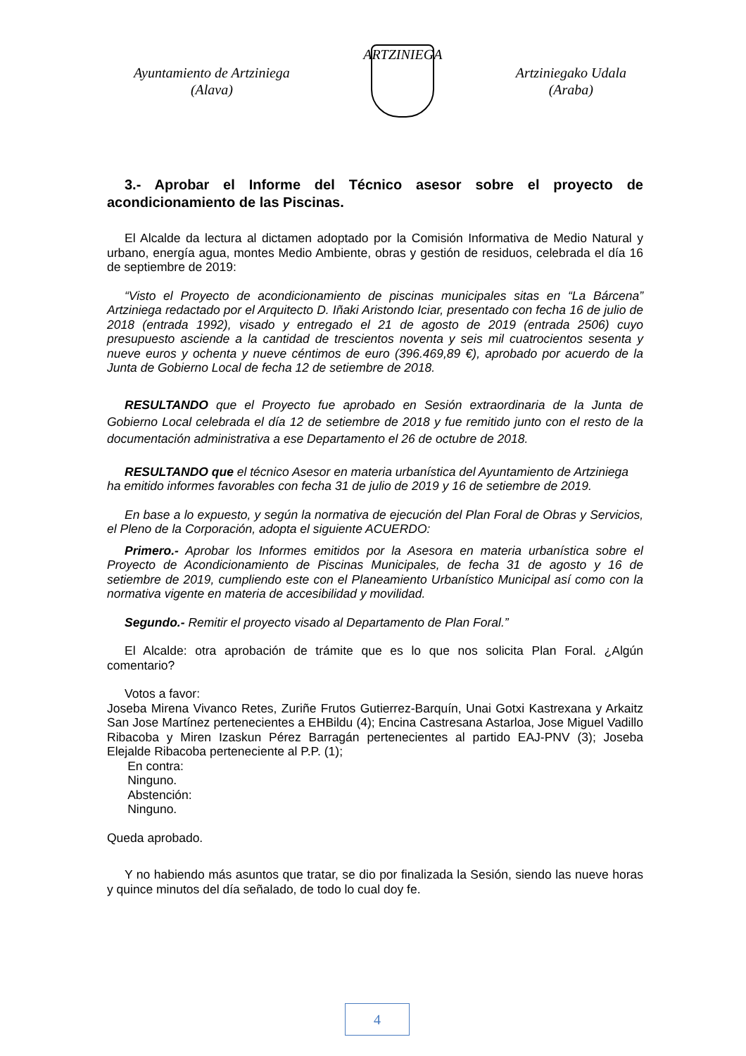Ayuntamiento de Artziniega
(Alava)
ARTZINIEGA
Artziniegako Udala
(Araba)
3.- Aprobar el Informe del Técnico asesor sobre el proyecto de acondicionamiento de las Piscinas.
El Alcalde da lectura al dictamen adoptado por la Comisión Informativa de Medio Natural y urbano, energía agua, montes Medio Ambiente, obras y gestión de residuos, celebrada el día 16 de septiembre de 2019:
“Visto el Proyecto de acondicionamiento de piscinas municipales sitas en “La Bárcena” Artziniega redactado por el Arquitecto D. Iñaki Aristondo Iciar, presentado con fecha 16 de julio de 2018 (entrada 1992), visado y entregado el 21 de agosto de 2019 (entrada 2506) cuyo presupuesto asciende a la cantidad de trescientos noventa y seis mil cuatrocientos sesenta y nueve euros y ochenta y nueve céntimos de euro (396.469,89 €), aprobado por acuerdo de la Junta de Gobierno Local de fecha 12 de setiembre de 2018.
RESULTANDO que el Proyecto fue aprobado en Sesión extraordinaria de la Junta de Gobierno Local celebrada el día 12 de setiembre de 2018 y fue remitido junto con el resto de la documentación administrativa a ese Departamento el 26 de octubre de 2018.
RESULTANDO que el técnico Asesor en materia urbanística del Ayuntamiento de Artziniega ha emitido informes favorables con fecha 31 de julio de 2019 y 16 de setiembre de 2019.
En base a lo expuesto, y según la normativa de ejecución del Plan Foral de Obras y Servicios, el Pleno de la Corporación, adopta el siguiente ACUERDO:
Primero.- Aprobar los Informes emitidos por la Asesora en materia urbanística sobre el Proyecto de Acondicionamiento de Piscinas Municipales, de fecha 31 de agosto y 16 de setiembre de 2019, cumpliendo este con el Planeamiento Urbanístico Municipal así como con la normativa vigente en materia de accesibilidad y movilidad.
Segundo.- Remitir el proyecto visado al Departamento de Plan Foral.”
El Alcalde: otra aprobación de trámite que es lo que nos solicita Plan Foral. ¿Algún comentario?
Votos a favor:
Joseba Mirena Vivanco Retes, Zuriñe Frutos Gutierrez-Barquín, Unai Gotxi Kastrexana y Arkaitz San Jose Martínez pertenecientes a EHBildu (4); Encina Castresana Astarloa, Jose Miguel Vadillo Ribacoba y Miren Izaskun Pérez Barragán pertenecientes al partido EAJ-PNV (3); Joseba Elejalde Ribacoba perteneciente al P.P. (1);
En contra:
Ninguno.
Abstención:
Ninguno.
Queda aprobado.
Y no habiendo más asuntos que tratar, se dio por finalizada la Sesión, siendo las nueve horas y quince minutos del día señalado, de todo lo cual doy fe.
4